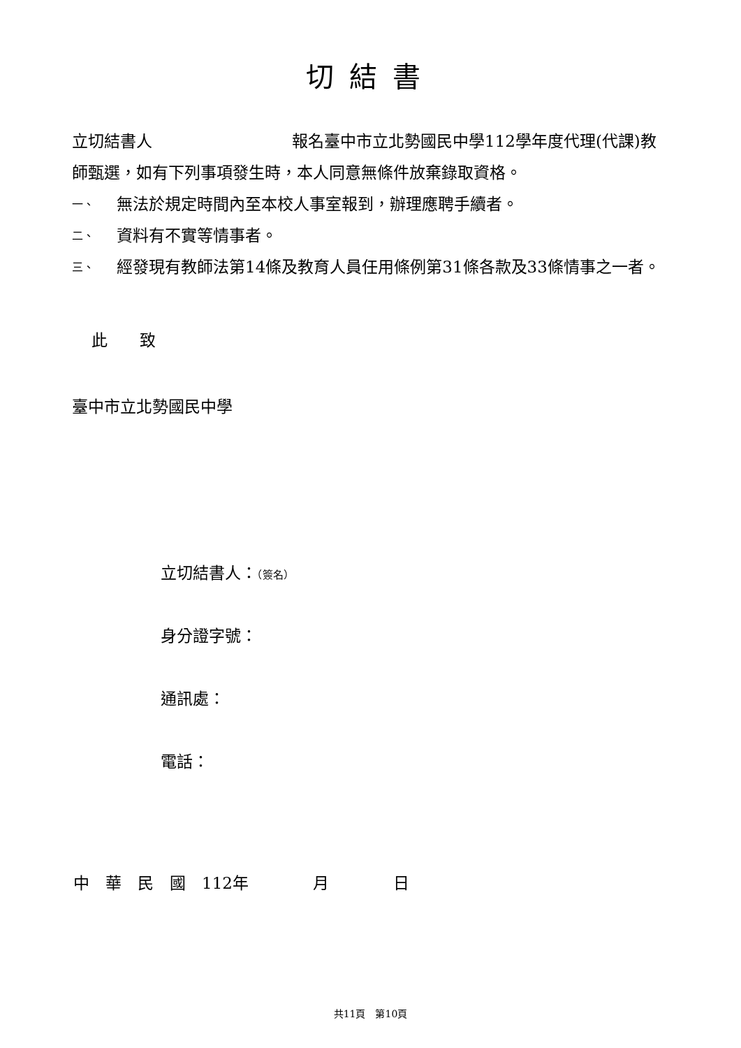切結書
立切結書人 報名臺中市立北勢國民中學112學年度代理(代課)教師甄選，如有下列事項發生時，本人同意無條件放棄錄取資格。
一、 無法於規定時間內至本校人事室報到，辦理應聘手續者。
二、 資料有不實等情事者。
三、 經發現有教師法第14條及教育人員任用條例第31條各款及33條情事之一者。
此　　致
臺中市立北勢國民中學
立切結書人：（簽名）
身分證字號：
通訊處：
電話：
中　華　民　國　112年　　　　月　　　　日
共11頁　第10頁